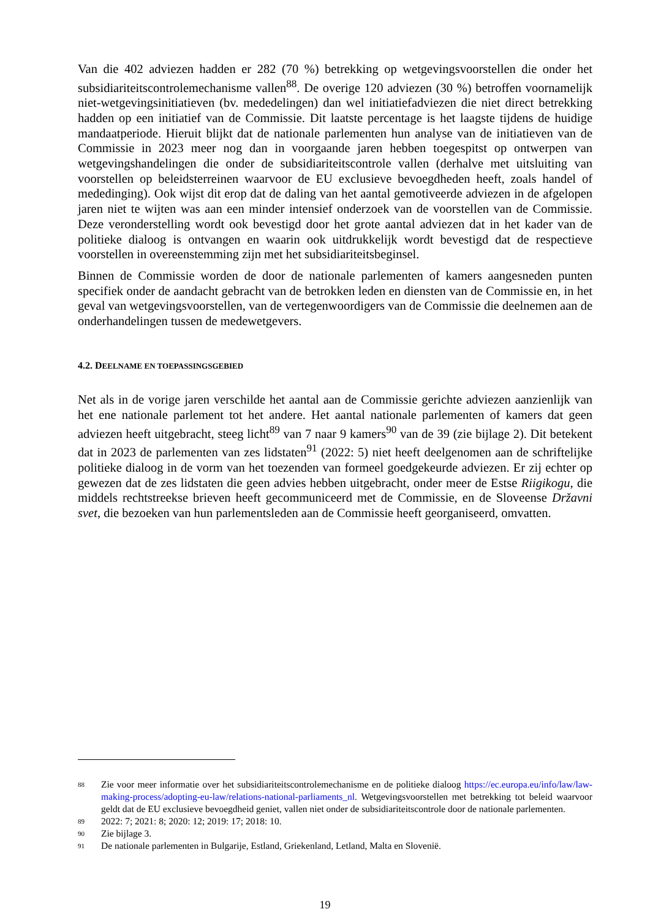Van die 402 adviezen hadden er 282 (70 %) betrekking op wetgevingsvoorstellen die onder het subsidiariteitscontrolemechanisme vallen<sup>88</sup>. De overige 120 adviezen (30 %) betroffen voornamelijk niet-wetgevingsinitiatieven (bv. mededelingen) dan wel initiatiefadviezen die niet direct betrekking hadden op een initiatief van de Commissie. Dit laatste percentage is het laagste tijdens de huidige mandaatperiode. Hieruit blijkt dat de nationale parlementen hun analyse van de initiatieven van de Commissie in 2023 meer nog dan in voorgaande jaren hebben toegespitst op ontwerpen van wetgevingshandelingen die onder de subsidiariteitscontrole vallen (derhalve met uitsluiting van voorstellen op beleidsterreinen waarvoor de EU exclusieve bevoegdheden heeft, zoals handel of mededinging). Ook wijst dit erop dat de daling van het aantal gemotiveerde adviezen in de afgelopen jaren niet te wijten was aan een minder intensief onderzoek van de voorstellen van de Commissie. Deze veronderstelling wordt ook bevestigd door het grote aantal adviezen dat in het kader van de politieke dialoog is ontvangen en waarin ook uitdrukkelijk wordt bevestigd dat de respectieve voorstellen in overeenstemming zijn met het subsidiariteitsbeginsel.
Binnen de Commissie worden de door de nationale parlementen of kamers aangesneden punten specifiek onder de aandacht gebracht van de betrokken leden en diensten van de Commissie en, in het geval van wetgevingsvoorstellen, van de vertegenwoordigers van de Commissie die deelnemen aan de onderhandelingen tussen de medewetgevers.
4.2. DEELNAME EN TOEPASSINGSGEBIED
Net als in de vorige jaren verschilde het aantal aan de Commissie gerichte adviezen aanzienlijk van het ene nationale parlement tot het andere. Het aantal nationale parlementen of kamers dat geen adviezen heeft uitgebracht, steeg licht<sup>89</sup> van 7 naar 9 kamers<sup>90</sup> van de 39 (zie bijlage 2). Dit betekent dat in 2023 de parlementen van zes lidstaten<sup>91</sup> (2022: 5) niet heeft deelgenomen aan de schriftelijke politieke dialoog in de vorm van het toezenden van formeel goedgekeurde adviezen. Er zij echter op gewezen dat de zes lidstaten die geen advies hebben uitgebracht, onder meer de Estse Riigikogu, die middels rechtstreekse brieven heeft gecommuniceerd met de Commissie, en de Sloveense Državni svet, die bezoeken van hun parlementsleden aan de Commissie heeft georganiseerd, omvatten.
88
Zie voor meer informatie over het subsidiariteitscontrolemechanisme en de politieke dialoog https://ec.europa.eu/info/law/law-making-process/adopting-eu-law/relations-national-parliaments_nl. Wetgevingsvoorstellen met betrekking tot beleid waarvoor geldt dat de EU exclusieve bevoegdheid geniet, vallen niet onder de subsidiariteitscontrole door de nationale parlementen.
89
2022: 7; 2021: 8; 2020: 12; 2019: 17; 2018: 10.
90
Zie bijlage 3.
91
De nationale parlementen in Bulgarije, Estland, Griekenland, Letland, Malta en Slovenië.
19